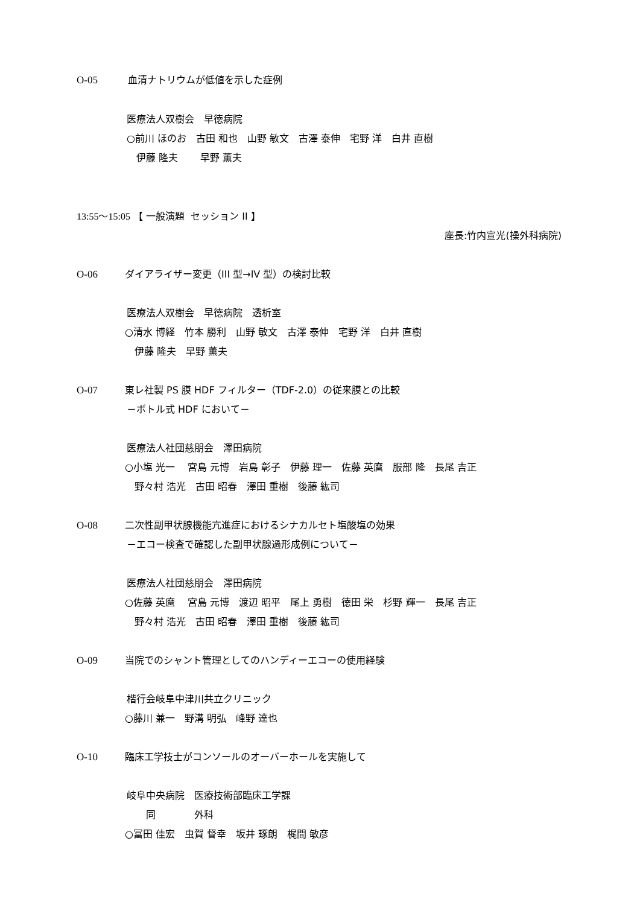O-05 血清ナトリウムが低値を示した症例
医療法人双樹会　早徳病院
○前川 ほのお　古田 和也　山野 敏文　古澤 泰伸　宅野 洋　白井 直樹
　伊藤 隆夫　　 早野 薫夫
13:55〜15:05 【 一般演題 セッション II 】
座長:竹内宣光(操外科病院)
O-06 ダイアライザー変更（III 型→IV 型）の検討比較
医療法人双樹会　早徳病院　透析室
○清水 博経　竹本 勝利　山野 敏文　古澤 泰伸　宅野 洋　白井 直樹
　伊藤 隆夫　早野 薫夫
O-07 東レ社製 PS 膜 HDF フィルター（TDF-2.0）の従来膜との比較
－ボトル式 HDF において－
医療法人社団慈朋会　澤田病院
○小塩 光一　 宮島 元博　岩島 彰子　伊藤 理一　佐藤 英麿　服部 隆　長尾 吉正
　野々村 浩光　古田 昭春　澤田 重樹　後藤 紘司
O-08 二次性副甲状腺機能亢進症におけるシナカルセト塩酸塩の効果
－エコー検査で確認した副甲状腺過形成例について－
医療法人社団慈朋会　澤田病院
○佐藤 英麿　 宮島 元博　渡辺 昭平　尾上 勇樹　徳田 栄　杉野 輝一　長尾 吉正
　野々村 浩光　古田 昭春　澤田 重樹　後藤 紘司
O-09 当院でのシャント管理としてのハンディーエコーの使用経験
楷行会岐阜中津川共立クリニック
○藤川 兼一　野溝 明弘　峰野 達也
O-10 臨床工学技士がコンソールのオーバーホールを実施して
岐阜中央病院　医療技術部臨床工学課
　　同　　　　外科
○冨田 佳宏　虫賀 督幸　坂井 琢朗　梶間 敏彦